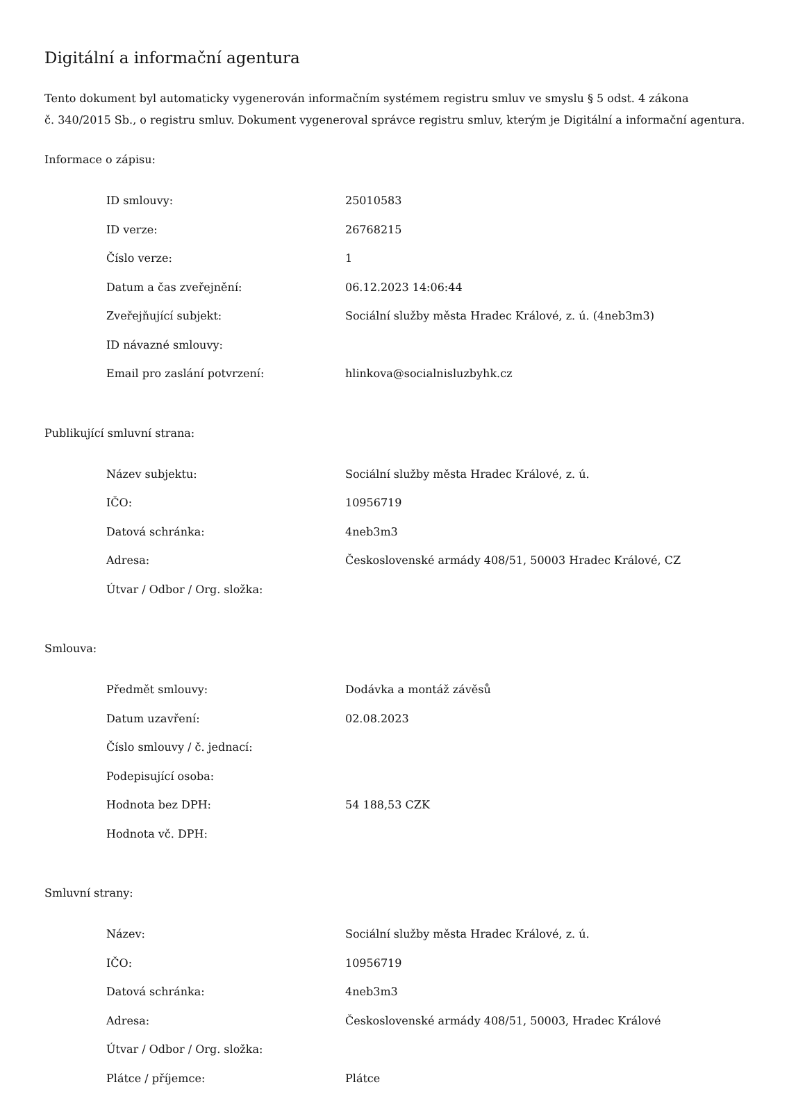Digitální a informační agentura
Tento dokument byl automaticky vygenerován informačním systémem registru smluv ve smyslu § 5 odst. 4 zákona
č. 340/2015 Sb., o registru smluv. Dokument vygeneroval správce registru smluv, kterým je Digitální a informační agentura.
Informace o zápisu:
| ID smlouvy: | 25010583 |
| ID verze: | 26768215 |
| Číslo verze: | 1 |
| Datum a čas zveřejnění: | 06.12.2023 14:06:44 |
| Zveřejňující subjekt: | Sociální služby města Hradec Králové, z. ú. (4neb3m3) |
| ID návazné smlouvy: | |
| Email pro zaslání potvrzení: | hlinkova@socialnisluzbyhk.cz |
Publikující smluvní strana:
| Název subjektu: | Sociální služby města Hradec Králové, z. ú. |
| IČO: | 10956719 |
| Datová schránka: | 4neb3m3 |
| Adresa: | Československé armády 408/51, 50003 Hradec Králové, CZ |
| Útvar / Odbor / Org. složka: | |
Smlouva:
| Předmět smlouvy: | Dodávka a montáž závěsů |
| Datum uzavření: | 02.08.2023 |
| Číslo smlouvy / č. jednací: | |
| Podepisující osoba: | |
| Hodnota bez DPH: | 54 188,53 CZK |
| Hodnota vč. DPH: | |
Smluvní strany:
| Název: | Sociální služby města Hradec Králové, z. ú. |
| IČO: | 10956719 |
| Datová schránka: | 4neb3m3 |
| Adresa: | Československé armády 408/51, 50003, Hradec Králové |
| Útvar / Odbor / Org. složka: | |
| Plátce / příjemce: | Plátce |